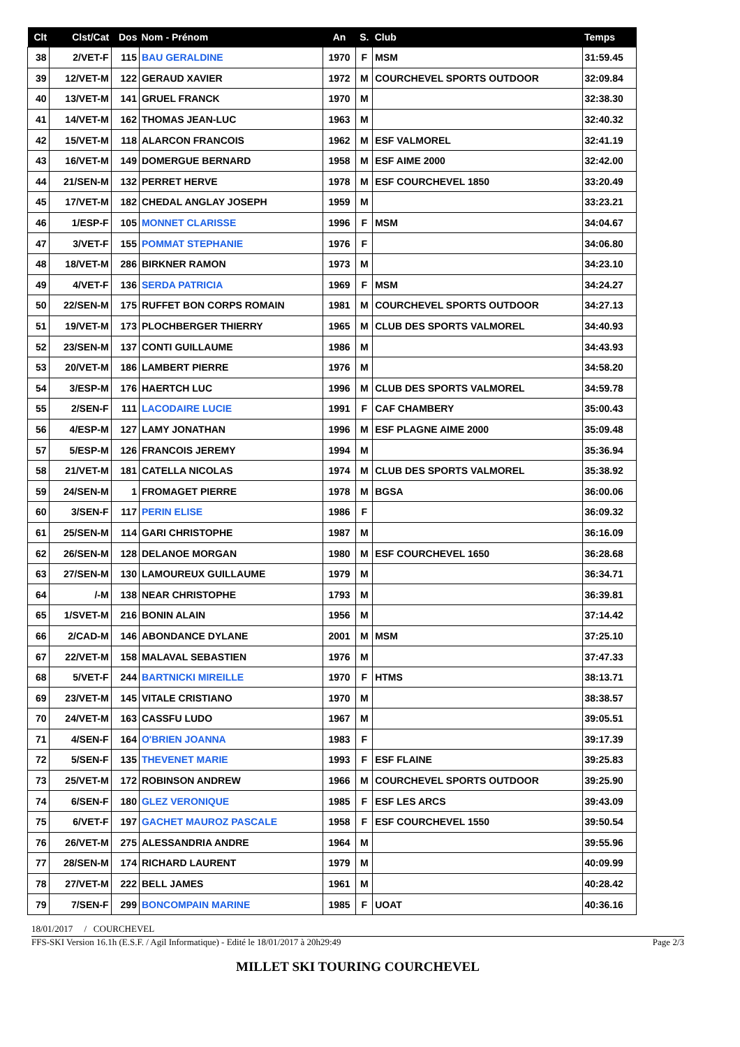| Clt | Clst/Cat | Dos | Nom - Prénom | An | S. | Club | Temps |
| --- | --- | --- | --- | --- | --- | --- | --- |
| 38 | 2/VET-F | 115 | BAU GERALDINE | 1970 | F | MSM | 31:59.45 |
| 39 | 12/VET-M | 122 | GERAUD XAVIER | 1972 | M | COURCHEVEL SPORTS OUTDOOR | 32:09.84 |
| 40 | 13/VET-M | 141 | GRUEL FRANCK | 1970 | M | | 32:38.30 |
| 41 | 14/VET-M | 162 | THOMAS JEAN-LUC | 1963 | M | | 32:40.32 |
| 42 | 15/VET-M | 118 | ALARCON FRANCOIS | 1962 | M | ESF VALMOREL | 32:41.19 |
| 43 | 16/VET-M | 149 | DOMERGUE BERNARD | 1958 | M | ESF AIME 2000 | 32:42.00 |
| 44 | 21/SEN-M | 132 | PERRET HERVE | 1978 | M | ESF COURCHEVEL 1850 | 33:20.49 |
| 45 | 17/VET-M | 182 | CHEDAL ANGLAY JOSEPH | 1959 | M | | 33:23.21 |
| 46 | 1/ESP-F | 105 | MONNET CLARISSE | 1996 | F | MSM | 34:04.67 |
| 47 | 3/VET-F | 155 | POMMAT STEPHANIE | 1976 | F | | 34:06.80 |
| 48 | 18/VET-M | 286 | BIRKNER RAMON | 1973 | M | | 34:23.10 |
| 49 | 4/VET-F | 136 | SERDA PATRICIA | 1969 | F | MSM | 34:24.27 |
| 50 | 22/SEN-M | 175 | RUFFET BON CORPS ROMAIN | 1981 | M | COURCHEVEL SPORTS OUTDOOR | 34:27.13 |
| 51 | 19/VET-M | 173 | PLOCHBERGER THIERRY | 1965 | M | CLUB DES SPORTS VALMOREL | 34:40.93 |
| 52 | 23/SEN-M | 137 | CONTI GUILLAUME | 1986 | M | | 34:43.93 |
| 53 | 20/VET-M | 186 | LAMBERT PIERRE | 1976 | M | | 34:58.20 |
| 54 | 3/ESP-M | 176 | HAERTCH LUC | 1996 | M | CLUB DES SPORTS VALMOREL | 34:59.78 |
| 55 | 2/SEN-F | 111 | LACODAIRE LUCIE | 1991 | F | CAF CHAMBERY | 35:00.43 |
| 56 | 4/ESP-M | 127 | LAMY JONATHAN | 1996 | M | ESF PLAGNE AIME 2000 | 35:09.48 |
| 57 | 5/ESP-M | 126 | FRANCOIS JEREMY | 1994 | M | | 35:36.94 |
| 58 | 21/VET-M | 181 | CATELLA NICOLAS | 1974 | M | CLUB DES SPORTS VALMOREL | 35:38.92 |
| 59 | 24/SEN-M | 1 | FROMAGET PIERRE | 1978 | M | BGSA | 36:00.06 |
| 60 | 3/SEN-F | 117 | PERIN ELISE | 1986 | F | | 36:09.32 |
| 61 | 25/SEN-M | 114 | GARI CHRISTOPHE | 1987 | M | | 36:16.09 |
| 62 | 26/SEN-M | 128 | DELANOE MORGAN | 1980 | M | ESF COURCHEVEL 1650 | 36:28.68 |
| 63 | 27/SEN-M | 130 | LAMOUREUX GUILLAUME | 1979 | M | | 36:34.71 |
| 64 | /-M | 138 | NEAR CHRISTOPHE | 1793 | M | | 36:39.81 |
| 65 | 1/SVET-M | 216 | BONIN ALAIN | 1956 | M | | 37:14.42 |
| 66 | 2/CAD-M | 146 | ABONDANCE DYLANE | 2001 | M | MSM | 37:25.10 |
| 67 | 22/VET-M | 158 | MALAVAL SEBASTIEN | 1976 | M | | 37:47.33 |
| 68 | 5/VET-F | 244 | BARTNICKI MIREILLE | 1970 | F | HTMS | 38:13.71 |
| 69 | 23/VET-M | 145 | VITALE CRISTIANO | 1970 | M | | 38:38.57 |
| 70 | 24/VET-M | 163 | CASSFU LUDO | 1967 | M | | 39:05.51 |
| 71 | 4/SEN-F | 164 | O'BRIEN JOANNA | 1983 | F | | 39:17.39 |
| 72 | 5/SEN-F | 135 | THEVENET MARIE | 1993 | F | ESF FLAINE | 39:25.83 |
| 73 | 25/VET-M | 172 | ROBINSON ANDREW | 1966 | M | COURCHEVEL SPORTS OUTDOOR | 39:25.90 |
| 74 | 6/SEN-F | 180 | GLEZ VERONIQUE | 1985 | F | ESF LES ARCS | 39:43.09 |
| 75 | 6/VET-F | 197 | GACHET MAUROZ PASCALE | 1958 | F | ESF COURCHEVEL 1550 | 39:50.54 |
| 76 | 26/VET-M | 275 | ALESSANDRIA ANDRE | 1964 | M | | 39:55.96 |
| 77 | 28/SEN-M | 174 | RICHARD LAURENT | 1979 | M | | 40:09.99 |
| 78 | 27/VET-M | 222 | BELL JAMES | 1961 | M | | 40:28.42 |
| 79 | 7/SEN-F | 299 | BONCOMPAIN MARINE | 1985 | F | UOAT | 40:36.16 |
18/01/2017 / COURCHEVEL
FFS-SKI Version 16.1h (E.S.F. / Agil Informatique) - Edité le 18/01/2017 à 20h29:49 Page 2/3
MILLET SKI TOURING COURCHEVEL